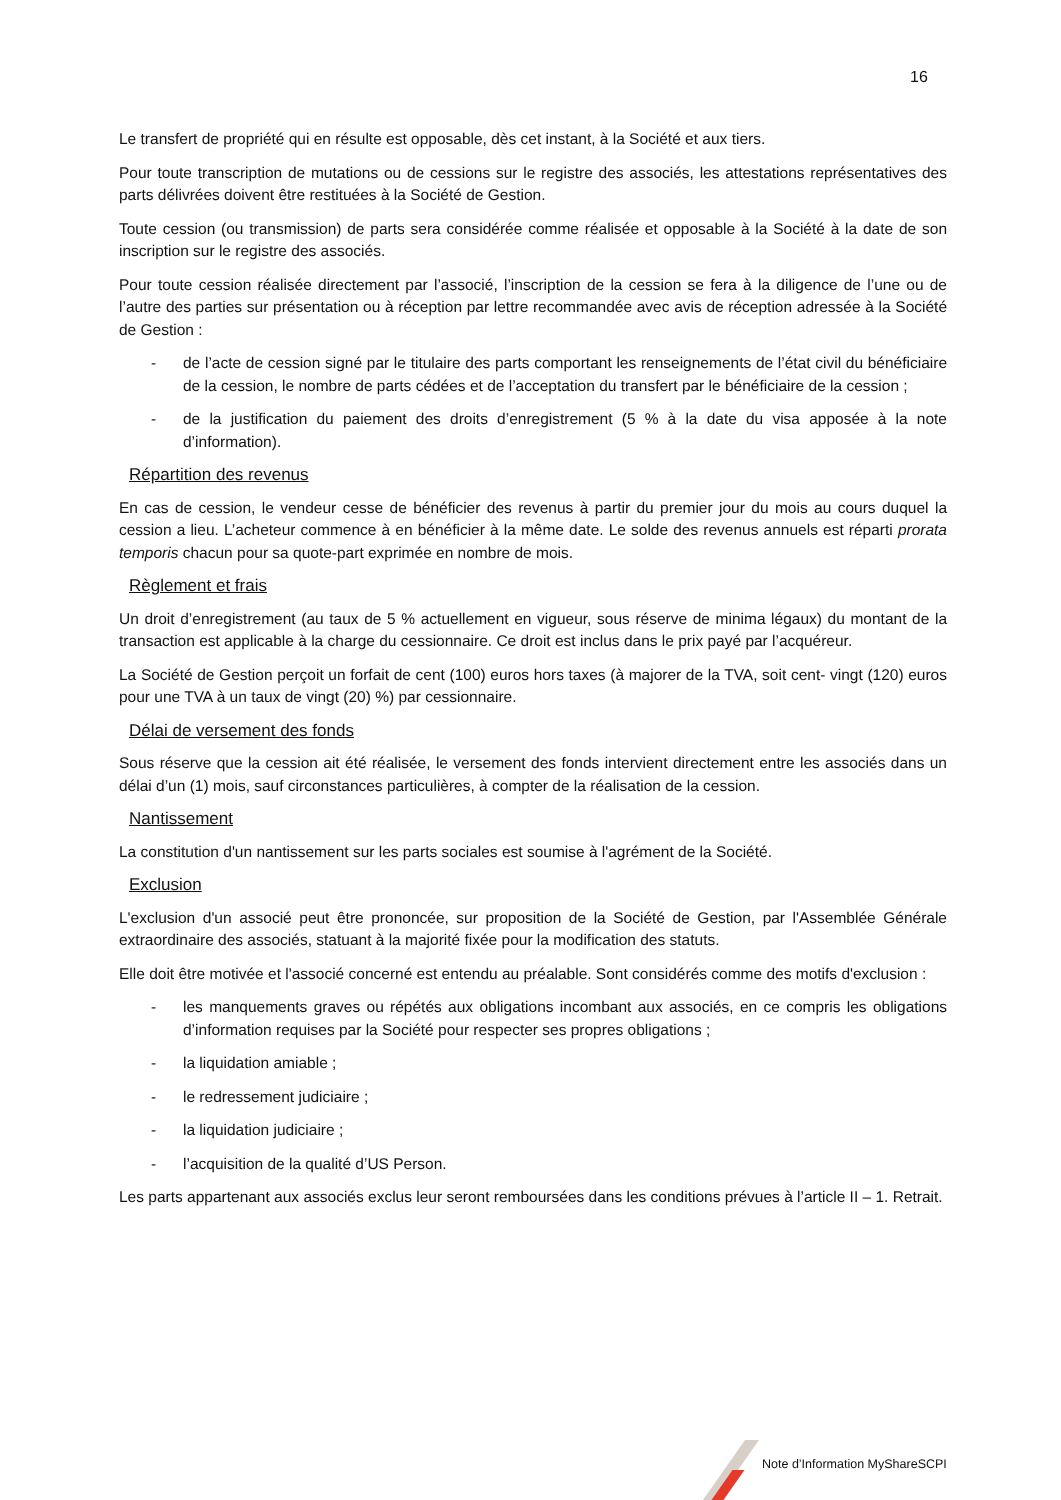16
Le transfert de propriété qui en résulte est opposable, dès cet instant, à la Société et aux tiers.
Pour toute transcription de mutations ou de cessions sur le registre des associés, les attestations représentatives des parts délivrées doivent être restituées à la Société de Gestion.
Toute cession (ou transmission) de parts sera considérée comme réalisée et opposable à la Société à la date de son inscription sur le registre des associés.
Pour toute cession réalisée directement par l’associé, l’inscription de la cession se fera à la diligence de l’une ou de l’autre des parties sur présentation ou à réception par lettre recommandée avec avis de réception adressée à la Société de Gestion :
- de l’acte de cession signé par le titulaire des parts comportant les renseignements de l’état civil du bénéficiaire de la cession, le nombre de parts cédées et de l’acceptation du transfert par le bénéficiaire de la cession ;
- de la justification du paiement des droits d’enregistrement (5 % à la date du visa apposée à la note d’information).
Répartition des revenus
En cas de cession, le vendeur cesse de bénéficier des revenus à partir du premier jour du mois au cours duquel la cession a lieu. L’acheteur commence à en bénéficier à la même date. Le solde des revenus annuels est réparti prorata temporis chacun pour sa quote-part exprimée en nombre de mois.
Règlement et frais
Un droit d’enregistrement (au taux de 5 % actuellement en vigueur, sous réserve de minima légaux) du montant de la transaction est applicable à la charge du cessionnaire. Ce droit est inclus dans le prix payé par l’acquéreur.
La Société de Gestion perçoit un forfait de cent (100) euros hors taxes (à majorer de la TVA, soit cent- vingt (120) euros pour une TVA à un taux de vingt (20) %) par cessionnaire.
Délai de versement des fonds
Sous réserve que la cession ait été réalisée, le versement des fonds intervient directement entre les associés dans un délai d’un (1) mois, sauf circonstances particulières, à compter de la réalisation de la cession.
Nantissement
La constitution d'un nantissement sur les parts sociales est soumise à l'agrément de la Société.
Exclusion
L'exclusion d'un associé peut être prononcée, sur proposition de la Société de Gestion, par l'Assemblée Générale extraordinaire des associés, statuant à la majorité fixée pour la modification des statuts.
Elle doit être motivée et l'associé concerné est entendu au préalable. Sont considérés comme des motifs d'exclusion :
- les manquements graves ou répétés aux obligations incombant aux associés, en ce compris les obligations d’information requises par la Société pour respecter ses propres obligations ;
- la liquidation amiable ;
- le redressement judiciaire ;
- la liquidation judiciaire ;
- l’acquisition de la qualité d’US Person.
Les parts appartenant aux associés exclus leur seront remboursées dans les conditions prévues à l’article II – 1. Retrait.
Note d’Information MyShareSCPI